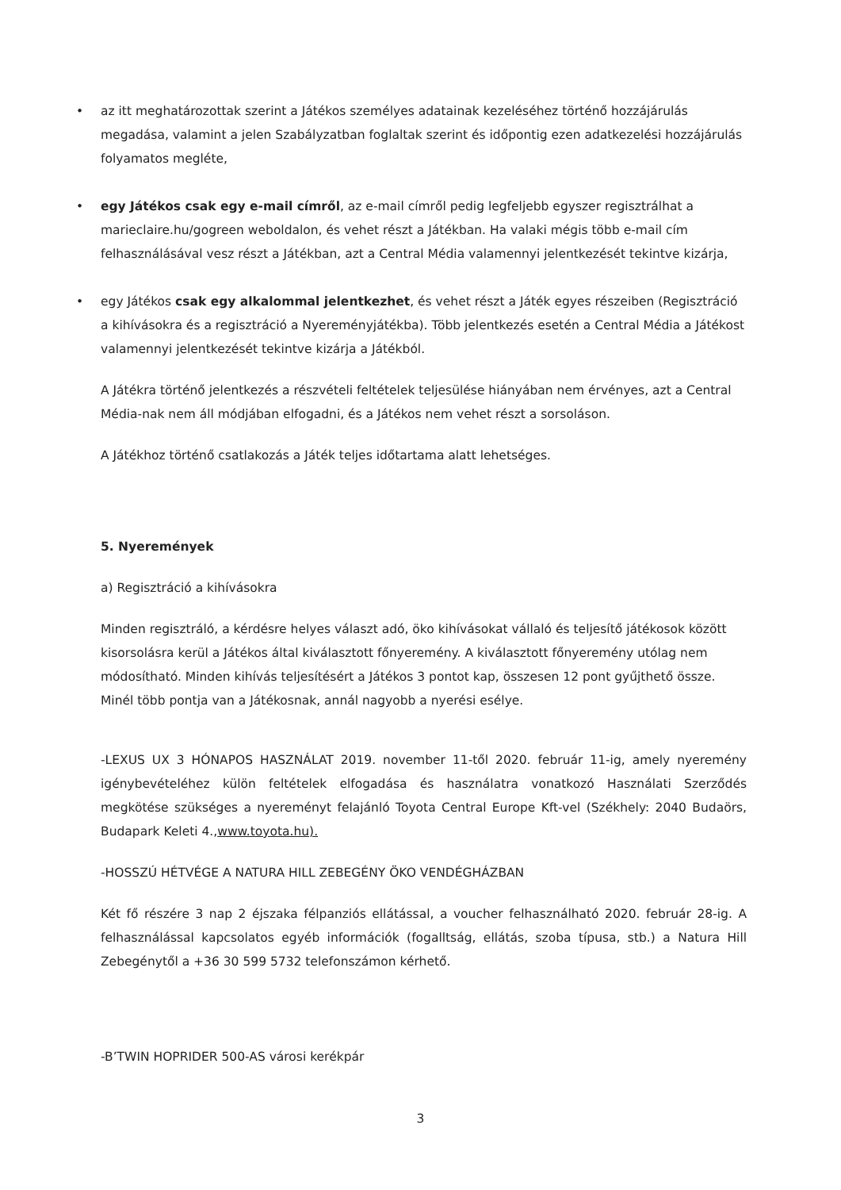• az itt meghatározottak szerint a Játékos személyes adatainak kezeléséhez történő hozzájárulás megadása, valamint a jelen Szabályzatban foglaltak szerint és időpontig ezen adatkezelési hozzájárulás folyamatos megléte,
• egy Játékos csak egy e-mail címről, az e-mail címről pedig legfeljebb egyszer regisztrálhat a marieclaire.hu/gogreen weboldalon, és vehet részt a Játékban. Ha valaki mégis több e-mail cím felhasználásával vesz részt a Játékban, azt a Central Média valamennyi jelentkezését tekintve kizárja,
• egy Játékos csak egy alkalommal jelentkezhet, és vehet részt a Játék egyes részeiben (Regisztráció a kihívásokra és a regisztráció a Nyereményjátékba). Több jelentkezés esetén a Central Média a Játékost valamennyi jelentkezését tekintve kizárja a Játékból.
A Játékra történő jelentkezés a részvételi feltételek teljesülése hiányában nem érvényes, azt a Central Média-nak nem áll módjában elfogadni, és a Játékos nem vehet részt a sorsoláson.
A Játékhoz történő csatlakozás a Játék teljes időtartama alatt lehetséges.
5. Nyeremények
a) Regisztráció a kihívásokra
Minden regisztráló, a kérdésre helyes választ adó, öko kihívásokat vállaló és teljesítő játékosok között kisorsolásra kerül a Játékos által kiválasztott főnyeremény. A kiválasztott főnyeremény utólag nem módosítható. Minden kihívás teljesítésért a Játékos 3 pontot kap, összesen 12 pont gyűjthető össze. Minél több pontja van a Játékosnak, annál nagyobb a nyerési esélye.
-LEXUS UX 3 HÓNAPOS HASZNÁLAT 2019. november 11-től 2020. február 11-ig, amely nyeremény igénybevételéhez külön feltételek elfogadása és használatra vonatkozó Használati Szerződés megkötése szükséges a nyereményt felajánló Toyota Central Europe Kft-vel (Székhely: 2040 Budaörs, Budapark Keleti 4.,www.toyota.hu).
-HOSSZÚ HÉTVÉGE A NATURA HILL ZEBEGÉNY ÖKO VENDÉGHÁZBAN
Két fő részére 3 nap 2 éjszaka félpanziós ellátással, a voucher felhasználható 2020. február 28-ig. A felhasználással kapcsolatos egyéb információk (fogalltság, ellátás, szoba típusa, stb.) a Natura Hill Zebegénytől a +36 30 599 5732 telefonszámon kérhető.
-B’TWIN HOPRIDER 500-AS városi kerékpár
3